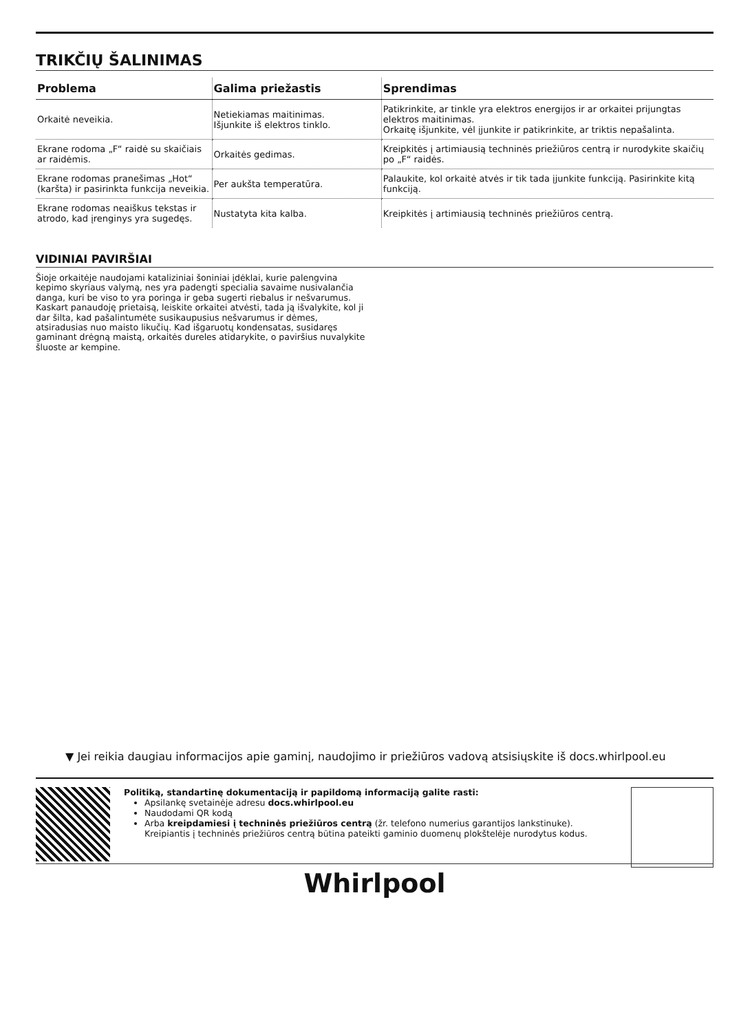TRIKČIŲ ŠALINIMAS
| Problema | Galima priežastis | Sprendimas |
| --- | --- | --- |
| Orkaitė neveikia. | Netiekiamas maitinimas. Išjunkite iš elektros tinklo. | Patikrinkite, ar tinkle yra elektros energijos ir ar orkaitei prijungtas elektros maitinimas. Orkaitę išjunkite, vėl įjunkite ir patikrinkite, ar triktis nepašalinta. |
| Ekrane rodoma „F“ raidė su skaičiais ar raidėmis. | Orkaitės gedimas. | Kreipkitės į artimiausią techninės priežiūros centrą ir nurodykite skaičių po „F“ raidės. |
| Ekrane rodomas pranešimas „Hot“ (karšta) ir pasirinkta funkcija neveikia. | Per aukšta temperatūra. | Palaukite, kol orkaitė atvės ir tik tada įjunkite funkciją. Pasirinkite kitą funkciją. |
| Ekrane rodomas neaiškus tekstas ir atrodo, kad įrenginys yra sugedęs. | Nustatyta kita kalba. | Kreipkitės į artimiausią techninės priežiūros centrą. |
VIDINIAI PAVIRŠIAI
Šioje orkaitėje naudojami kataliziniai šoniniai įdėklai, kurie palengvina kepimo skyriaus valymą, nes yra padengti specialia savaime nusivalančia danga, kuri be viso to yra poringa ir geba sugerti riebalus ir nešvarumus. Kaskart panaudoję prietaisą, leiskite orkaitei atvėsti, tada ją išvalykite, kol ji dar šilta, kad pašalintumėte susikaupusius nešvarumus ir dėmes, atsiradusias nuo maisto likučių. Kad išgaruotų kondensatas, susidaręs gaminant drėgną maistą, orkaitės dureles atidarykite, o paviršius nuvalykite šluoste ar kempine.
▼ Jei reikia daugiau informacijos apie gaminį, naudojimo ir priežiūros vadovą atsisiųskite iš docs.whirlpool.eu
Politiką, standartinę dokumentaciją ir papildomą informaciją galite rasti:
Apsilankę svetainėje adresu docs.whirlpool.eu
Naudodami QR kodą
Arba kreipdamiesi į techninės priežiūros centrą (žr. telefono numerius garantijos lankstinuke). Kreipiantis į techninės priežiūros centrą būtina pateikti gaminio duomenų plokštelėje nurodytus kodus.
Whirlpool